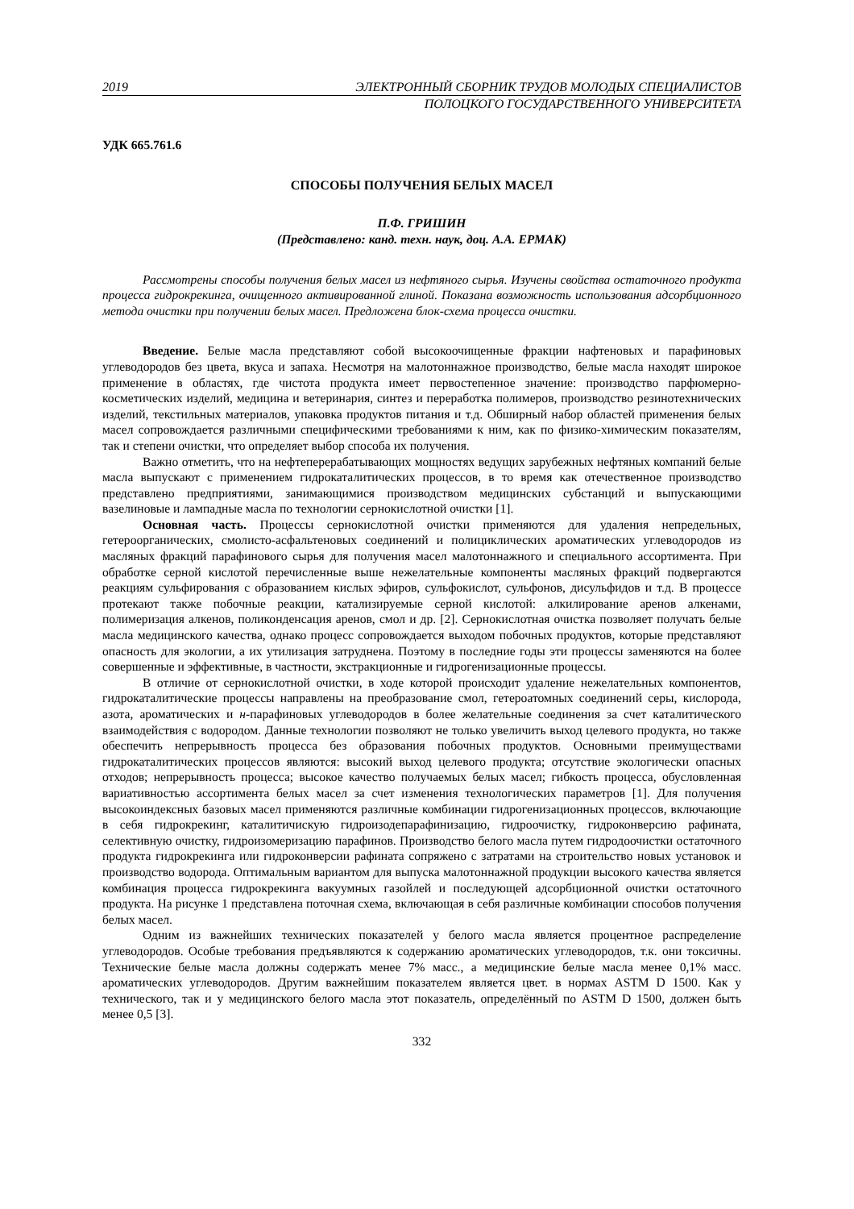2019 ЭЛЕКТРОННЫЙ СБОРНИК ТРУДОВ МОЛОДЫХ СПЕЦИАЛИСТОВ
ПОЛОЦКОГО ГОСУДАРСТВЕННОГО УНИВЕРСИТЕТА
УДК 665.761.6
СПОСОБЫ ПОЛУЧЕНИЯ БЕЛЫХ МАСЕЛ
П.Ф. ГРИШИН
(Представлено: канд. техн. наук, доц. А.А. ЕРМАК)
Рассмотрены способы получения белых масел из нефтяного сырья. Изучены свойства остаточного продукта процесса гидрокрекинга, очищенного активированной глиной. Показана возможность использования адсорбционного метода очистки при получении белых масел. Предложена блок-схема процесса очистки.
Введение. Белые масла представляют собой высокоочищенные фракции нафтеновых и парафиновых углеводородов без цвета, вкуса и запаха. Несмотря на малотоннажное производство, белые масла находят широкое применение в областях, где чистота продукта имеет первостепенное значение: производство парфюмерно-косметических изделий, медицина и ветеринария, синтез и переработка полимеров, производство резинотехнических изделий, текстильных материалов, упаковка продуктов питания и т.д. Обширный набор областей применения белых масел сопровождается различными специфическими требованиями к ним, как по физико-химическим показателям, так и степени очистки, что определяет выбор способа их получения.
Важно отметить, что на нефтеперерабатывающих мощностях ведущих зарубежных нефтяных компаний белые масла выпускают с применением гидрокаталитических процессов, в то время как отечественное производство представлено предприятиями, занимающимися производством медицинских субстанций и выпускающими вазелиновые и лампадные масла по технологии сернокислотной очистки [1].
Основная часть. Процессы сернокислотной очистки применяются для удаления непредельных, гетероорганических, смолисто-асфальтеновых соединений и полициклических ароматических углеводородов из масляных фракций парафинового сырья для получения масел малотоннажного и специального ассортимента. При обработке серной кислотой перечисленные выше нежелательные компоненты масляных фракций подвергаются реакциям сульфирования с образованием кислых эфиров, сульфокислот, сульфонов, дисульфидов и т.д. В процессе протекают также побочные реакции, катализируемые серной кислотой: алкилирование аренов алкенами, полимеризация алкенов, поликонденсация аренов, смол и др. [2]. Сернокислотная очистка позволяет получать белые масла медицинского качества, однако процесс сопровождается выходом побочных продуктов, которые представляют опасность для экологии, а их утилизация затруднена. Поэтому в последние годы эти процессы заменяются на более совершенные и эффективные, в частности, экстракционные и гидрогенизационные процессы.
В отличие от сернокислотной очистки, в ходе которой происходит удаление нежелательных компонентов, гидрокаталитические процессы направлены на преобразование смол, гетероатомных соединений серы, кислорода, азота, ароматических и н-парафиновых углеводородов в более желательные соединения за счет каталитического взаимодействия с водородом. Данные технологии позволяют не только увеличить выход целевого продукта, но также обеспечить непрерывность процесса без образования побочных продуктов. Основными преимуществами гидрокаталитических процессов являются: высокий выход целевого продукта; отсутствие экологически опасных отходов; непрерывность процесса; высокое качество получаемых белых масел; гибкость процесса, обусловленная вариативностью ассортимента белых масел за счет изменения технологических параметров [1]. Для получения высокоиндексных базовых масел применяются различные комбинации гидрогенизационных процессов, включающие в себя гидрокрекинг, каталитичискую гидроизодепарафинизацию, гидроочистку, гидроконверсию рафината, селективную очистку, гидроизомеризацию парафинов. Производство белого масла путем гидродоочистки остаточного продукта гидрокрекинга или гидроконверсии рафината сопряжено с затратами на строительство новых установок и производство водорода. Оптимальным вариантом для выпуска малотоннажной продукции высокого качества является комбинация процесса гидрокрекинга вакуумных газойлей и последующей адсорбционной очистки остаточного продукта. На рисунке 1 представлена поточная схема, включающая в себя различные комбинации способов получения белых масел.
Одним из важнейших технических показателей у белого масла является процентное распределение углеводородов. Особые требования предъявляются к содержанию ароматических углеводородов, т.к. они токсичны. Технические белые масла должны содержать менее 7% масс., а медицинские белые масла менее 0,1% масс. ароматических углеводородов. Другим важнейшим показателем является цвет. в нормах ASTM D 1500. Как у технического, так и у медицинского белого масла этот показатель, определённый по ASTM D 1500, должен быть менее 0,5 [3].
332